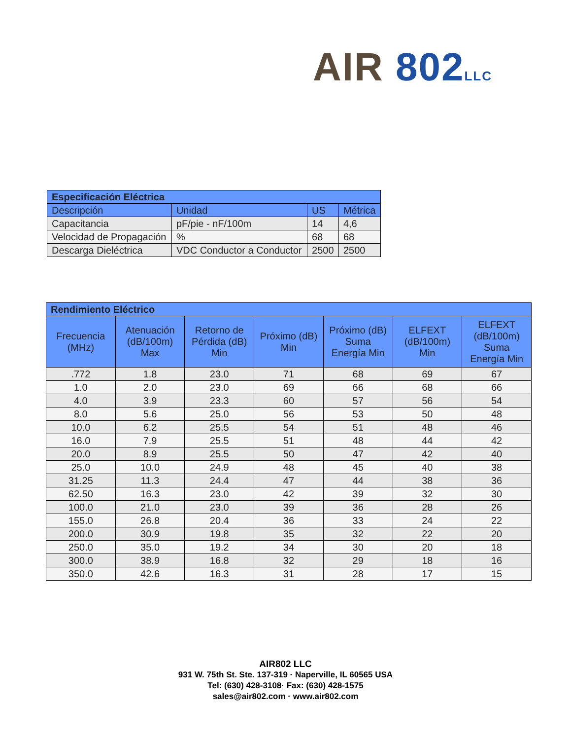AIR 802 LLC
| Especificación Eléctrica | | | |
| --- | --- | --- | --- |
| Descripción | Unidad | US | Métrica |
| Capacitancia | pF/pie - nF/100m | 14 | 4,6 |
| Velocidad de Propagación | % | 68 | 68 |
| Descarga Dieléctrica | VDC Conductor a Conductor | 2500 | 2500 |
| Rendimiento Eléctrico | | | | | | |
| --- | --- | --- | --- | --- | --- | --- |
| Frecuencia (MHz) | Atenuación (dB/100m) Max | Retorno de Pérdida (dB) Min | Próximo (dB) Min | Próximo (dB) Suma Energía Min | ELFEXT (dB/100m) Min | ELFEXT (dB/100m) Suma Energía Min |
| .772 | 1.8 | 23.0 | 71 | 68 | 69 | 67 |
| 1.0 | 2.0 | 23.0 | 69 | 66 | 68 | 66 |
| 4.0 | 3.9 | 23.3 | 60 | 57 | 56 | 54 |
| 8.0 | 5.6 | 25.0 | 56 | 53 | 50 | 48 |
| 10.0 | 6.2 | 25.5 | 54 | 51 | 48 | 46 |
| 16.0 | 7.9 | 25.5 | 51 | 48 | 44 | 42 |
| 20.0 | 8.9 | 25.5 | 50 | 47 | 42 | 40 |
| 25.0 | 10.0 | 24.9 | 48 | 45 | 40 | 38 |
| 31.25 | 11.3 | 24.4 | 47 | 44 | 38 | 36 |
| 62.50 | 16.3 | 23.0 | 42 | 39 | 32 | 30 |
| 100.0 | 21.0 | 23.0 | 39 | 36 | 28 | 26 |
| 155.0 | 26.8 | 20.4 | 36 | 33 | 24 | 22 |
| 200.0 | 30.9 | 19.8 | 35 | 32 | 22 | 20 |
| 250.0 | 35.0 | 19.2 | 34 | 30 | 20 | 18 |
| 300.0 | 38.9 | 16.8 | 32 | 29 | 18 | 16 |
| 350.0 | 42.6 | 16.3 | 31 | 28 | 17 | 15 |
AIR802 LLC
931 W. 75th St. Ste. 137-319 · Naperville, IL 60565 USA
Tel: (630) 428-3108· Fax: (630) 428-1575
sales@air802.com · www.air802.com